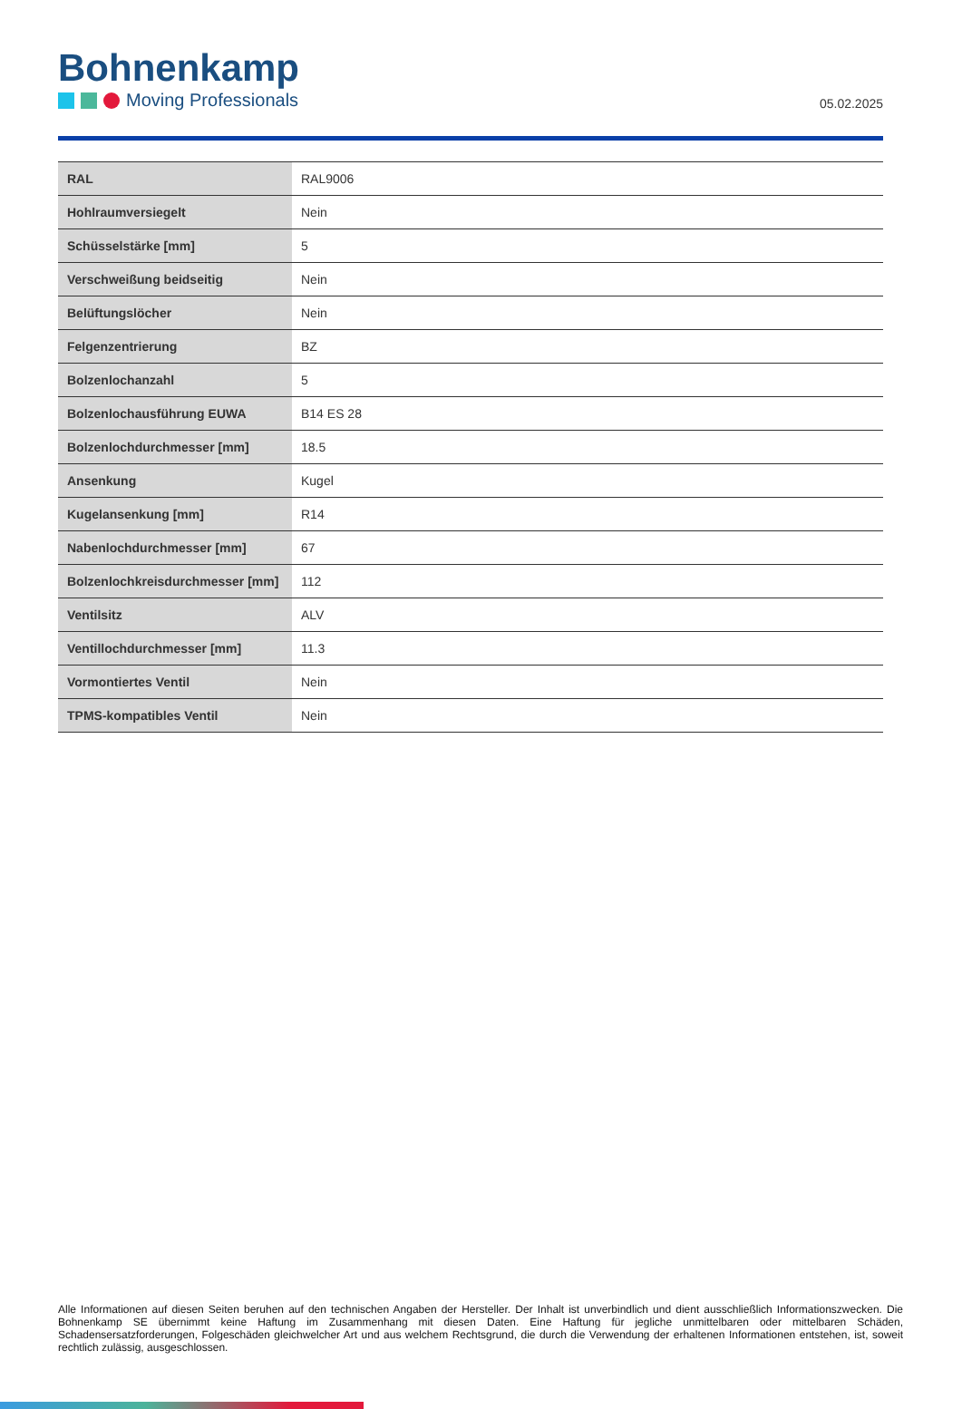Bohnenkamp
Moving Professionals
05.02.2025
| RAL | RAL9006 |
| Hohlraumversiegelt | Nein |
| Schüsselstärke [mm] | 5 |
| Verschweißung beidseitig | Nein |
| Belüftungslöcher | Nein |
| Felgenzentrierung | BZ |
| Bolzenlochanzahl | 5 |
| Bolzenlochausführung EUWA | B14 ES 28 |
| Bolzenlochdurchmesser [mm] | 18.5 |
| Ansenkung | Kugel |
| Kugelansenkung [mm] | R14 |
| Nabenlochdurchmesser [mm] | 67 |
| Bolzenlochkreisdurchmesser [mm] | 112 |
| Ventilsitz | ALV |
| Ventillochdurchmesser [mm] | 11.3 |
| Vormontiertes Ventil | Nein |
| TPMS-kompatibles Ventil | Nein |
Alle Informationen auf diesen Seiten beruhen auf den technischen Angaben der Hersteller. Der Inhalt ist unverbindlich und dient ausschließlich Informationszwecken. Die Bohnenkamp SE übernimmt keine Haftung im Zusammenhang mit diesen Daten. Eine Haftung für jegliche unmittelbaren oder mittelbaren Schäden, Schadensersatzforderungen, Folgeschäden gleichwelcher Art und aus welchem Rechtsgrund, die durch die Verwendung der erhaltenen Informationen entstehen, ist, soweit rechtlich zulässig, ausgeschlossen.